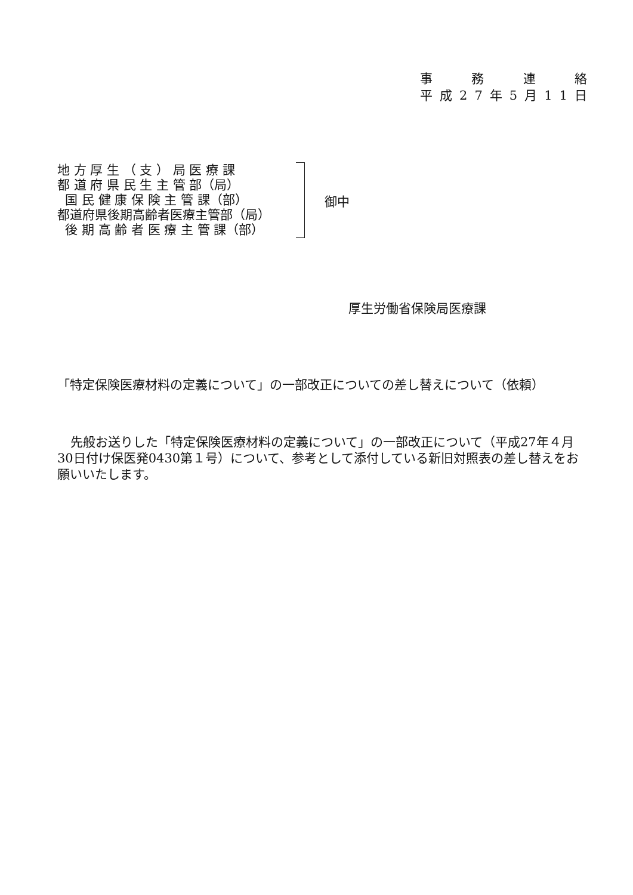事務連絡
平成 27 年 5 月 11 日
地 方 厚 生 （ 支 ） 局 医 療 課
都 道 府 県 民 生 主 管 部（局）
国 民 健 康 保 険 主 管 課（部）
都道府県後期高齢者医療主管部（局）
後 期 高 齢 者 医 療 主 管 課（部）
御中
厚生労働省保険局医療課
「特定保険医療材料の定義について」の一部改正についての差し替えについて（依頼）
先般お送りした「特定保険医療材料の定義について」の一部改正について（平成27年４月30日付け保医発0430第１号）について、参考として添付している新旧対照表の差し替えをお願いいたします。